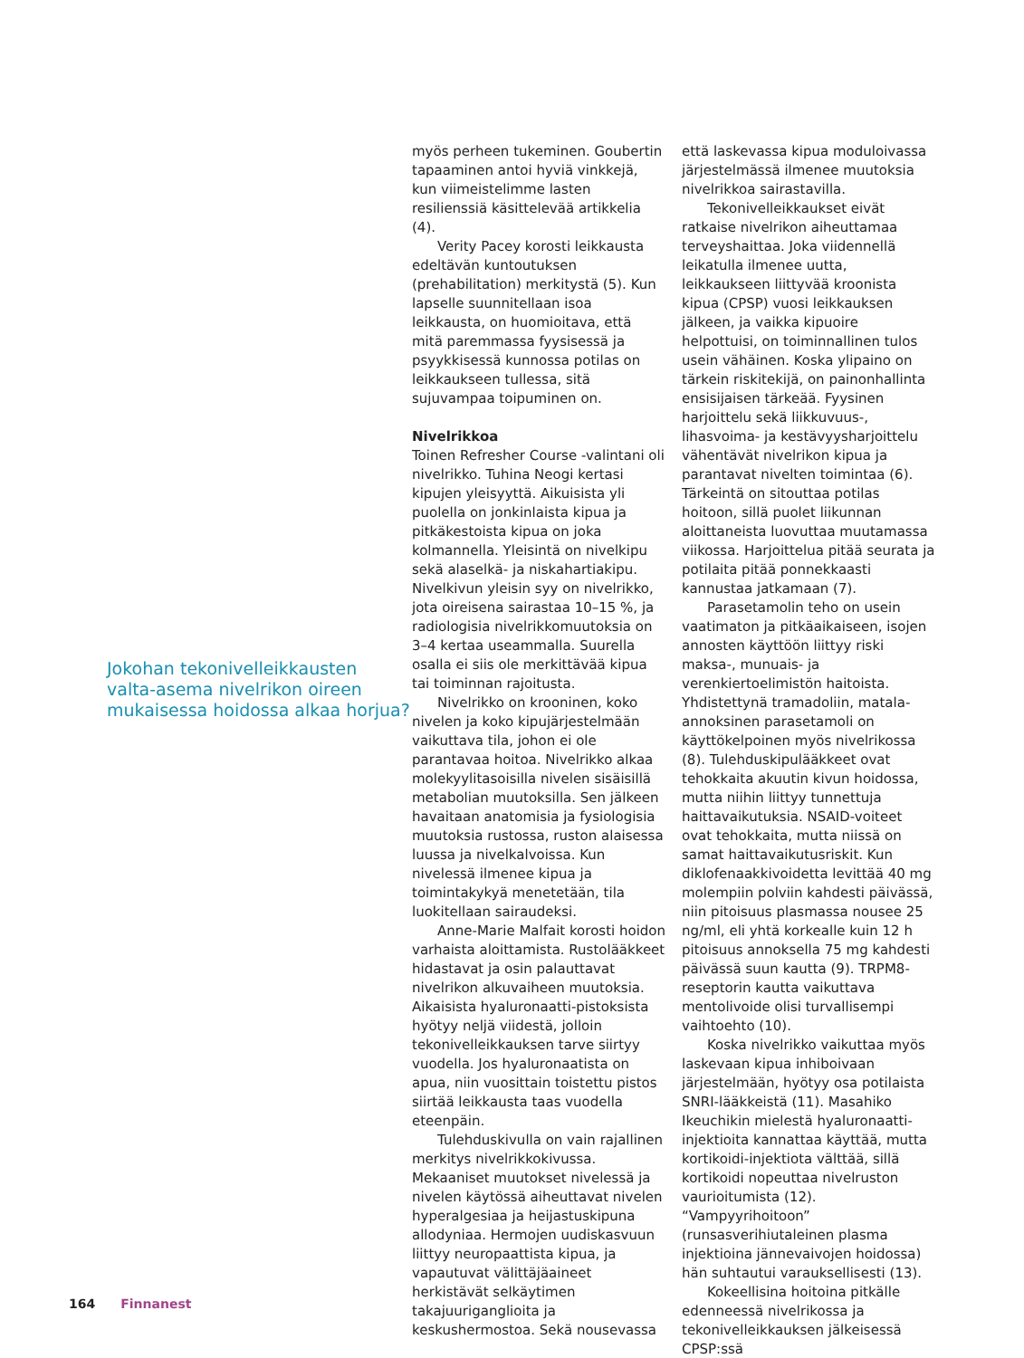Jokohan tekonivelleikkausten valta-asema nivelrikon oireen mukaisessa hoidossa alkaa horjua?
myös perheen tukeminen. Goubertin tapaaminen antoi hyviä vinkkejä, kun viimeistelimme lasten resilienssiä käsittelevää artikkelia (4).
Verity Pacey korosti leikkausta edeltävän kuntoutuksen (prehabilitation) merkitystä (5). Kun lapselle suunnitellaan isoa leikkausta, on huomioitava, että mitä paremmassa fyysisessä ja psyykkisessä kunnossa potilas on leikkaukseen tullessa, sitä sujuvampaa toipuminen on.
Nivelrikkoa
Toinen Refresher Course -valintani oli nivelrikko. Tuhina Neogi kertasi kipujen yleisyyttä. Aikuisista yli puolella on jonkinlaista kipua ja pitkäkestoista kipua on joka kolmannella. Yleisintä on nivelkipu sekä alaselkä- ja niskahartiakipu. Nivelkivun yleisin syy on nivelrikko, jota oireisena sairastaa 10–15 %, ja radiologisia nivelrikkomuutoksia on 3–4 kertaa useammalla. Suurella osalla ei siis ole merkittävää kipua tai toiminnan rajoitusta.
Nivelrikko on krooninen, koko nivelen ja koko kipujärjestelmään vaikuttava tila, johon ei ole parantavaa hoitoa. Nivelrikko alkaa molekyylitasoisilla nivelen sisäisillä metabolian muutoksilla. Sen jälkeen havaitaan anatomisia ja fysiologisia muutoksia rustossa, ruston alaisessa luussa ja nivelkalvoissa. Kun nivelessä ilmenee kipua ja toimintakykyä menetetään, tila luokitellaan sairaudeksi.
Anne-Marie Malfait korosti hoidon varhaista aloittamista. Rustolääkkeet hidastavat ja osin palauttavat nivelrikon alkuvaiheen muutoksia. Aikaisista hyaluronaatti-pistoksista hyötyy neljä viidestä, jolloin tekonivelleikkauksen tarve siirtyy vuodella. Jos hyaluronaatista on apua, niin vuosittain toistettu pistos siirtää leikkausta taas vuodella eteenpäin.
Tulehduskivulla on vain rajallinen merkitys nivelrikkokivussa. Mekaaniset muutokset nivelessä ja nivelen käytössä aiheuttavat nivelen hyperalgesiaa ja heijastuskipuna allodyniaa. Hermojen uudiskasvuun liittyy neuropaattista kipua, ja vapautuvat välittäjäaineet herkistävät selkäytimen takajuuriganglioita ja keskushermostoa. Sekä nousevassa
että laskevassa kipua moduloivassa järjestelmässä ilmenee muutoksia nivelrikkoa sairastavilla.
Tekonivelleikkaukset eivät ratkaise nivelrikon aiheuttamaa terveyshaittaa. Joka viidennellä leikatulla ilmenee uutta, leikkaukseen liittyvää kroonista kipua (CPSP) vuosi leikkauksen jälkeen, ja vaikka kipuoire helpottuisi, on toiminnallinen tulos usein vähäinen. Koska ylipaino on tärkein riskitekijä, on painonhallinta ensisijaisen tärkeää. Fyysinen harjoittelu sekä liikkuvuus-, lihasvoima- ja kestävyysharjoittelu vähentävät nivelrikon kipua ja parantavat nivelten toimintaa (6). Tärkeintä on sitouttaa potilas hoitoon, sillä puolet liikunnan aloittaneista luovuttaa muutamassa viikossa. Harjoittelua pitää seurata ja potilaita pitää ponnekkaasti kannustaa jatkamaan (7).
Parasetamolin teho on usein vaatimaton ja pitkäaikaiseen, isojen annosten käyttöön liittyy riski maksa-, munuais- ja verenkiertoelimistön haitoista. Yhdistettynä tramadoliin, matala-annoksinen parasetamoli on käyttökelpoinen myös nivelrikossa (8). Tulehduskipulääkkeet ovat tehokkaita akuutin kivun hoidossa, mutta niihin liittyy tunnettuja haittavaikutuksia. NSAID-voiteet ovat tehokkaita, mutta niissä on samat haittavaikutusriskit. Kun diklofenaakkivoidetta levittää 40 mg molempiin polviin kahdesti päivässä, niin pitoisuus plasmassa nousee 25 ng/ml, eli yhtä korkealle kuin 12 h pitoisuus annoksella 75 mg kahdesti päivässä suun kautta (9). TRPM8-reseptorin kautta vaikuttava mentolivoide olisi turvallisempi vaihtoehto (10).
Koska nivelrikko vaikuttaa myös laskevaan kipua inhiboivaan järjestelmään, hyötyy osa potilaista SNRI-lääkkeistä (11). Masahiko Ikeuchikin mielestä hyaluronaatti-injektioita kannattaa käyttää, mutta kortikoidi-injektiota välttää, sillä kortikoidi nopeuttaa nivelruston vaurioitumista (12). “Vampyyrihoitoon” (runsasverihiutaleinen plasma injektioina jännevaivojen hoidossa) hän suhtautui varauksellisesti (13).
Kokeellisina hoitoina pitkälle edenneessä nivelrikossa ja tekonivelleikkauksen jälkeisessä CPSP:ssä
164 Finnanest